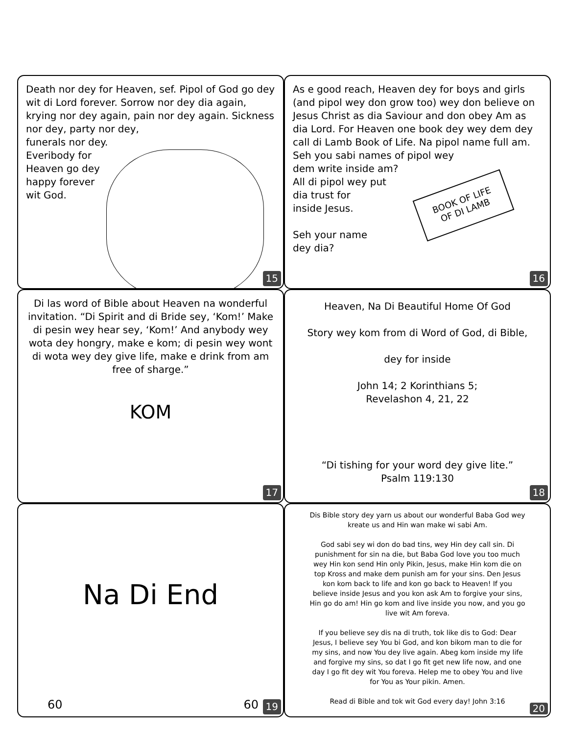Death nor dey for Heaven, sef. Pipol of God go dey wit di Lord forever. Sorrow nor dey dia again, krying nor dey again, pain nor dey again. Sickness nor dey, party nor dey,
funerals nor dey.
Everibody for
Heaven go dey
happy forever
wit God.
15
As e good reach, Heaven dey for boys and girls (and pipol wey don grow too) wey don believe on Jesus Christ as dia Saviour and don obey Am as dia Lord. For Heaven one book dey wey dem dey call di Lamb Book of Life. Na pipol name full am.
Seh you sabi names of pipol wey
dem write inside am?
All di pipol wey put
dia trust for
inside Jesus.
Seh your name
dey dia?
BOOK OF LIFE
OF DI LAMB
16
Di las word of Bible about Heaven na wonderful invitation. “Di Spirit and di Bride sey, ‘Kom!’ Make di pesin wey hear sey, ‘Kom!’ And anybody wey wota dey hongry, make e kom; di pesin wey wont di wota wey dey give life, make e drink from am free of sharge.”
KOM
17
Heaven, Na Di Beautiful Home Of God
Story wey kom from di Word of God, di Bible,
dey for inside
John 14; 2 Korinthians 5;
Revelashon 4, 21, 22
“Di tishing for your word dey give lite.”
Psalm 119:130
18
Na Di End
60 60 19
Dis Bible story dey yarn us about our wonderful Baba God wey kreate us and Hin wan make wi sabi Am.
God sabi sey wi don do bad tins, wey Hin dey call sin. Di punishment for sin na die, but Baba God love you too much wey Hin kon send Hin only Pikin, Jesus, make Hin kom die on top Kross and make dem punish am for your sins. Den Jesus kon kom back to life and kon go back to Heaven! If you believe inside Jesus and you kon ask Am to forgive your sins, Hin go do am! Hin go kom and live inside you now, and you go live wit Am foreva.
If you believe sey dis na di truth, tok like dis to God: Dear Jesus, I believe sey You bi God, and kon bikom man to die for my sins, and now You dey live again. Abeg kom inside my life and forgive my sins, so dat I go fit get new life now, and one day I go fit dey wit You foreva. Helep me to obey You and live for You as Your pikin. Amen.
Read di Bible and tok wit God every day! John 3:16
20